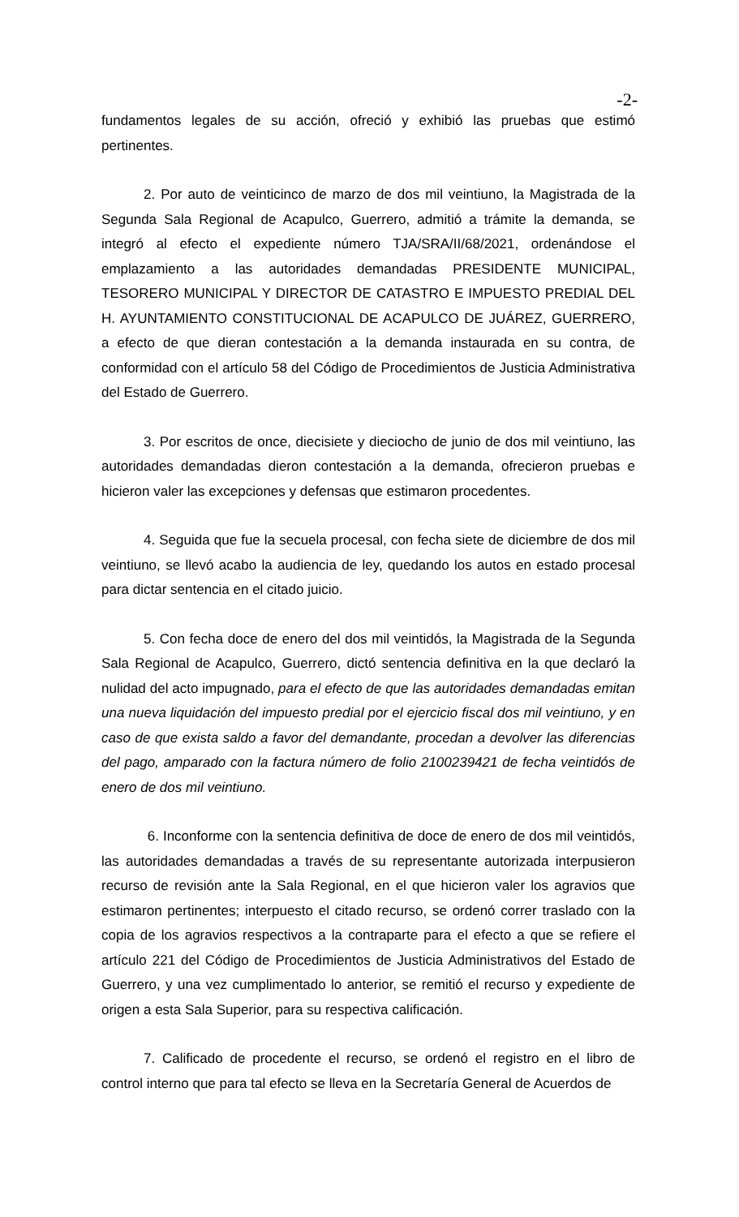-2-
fundamentos legales de su acción, ofreció y exhibió las pruebas que estimó pertinentes.
2. Por auto de veinticinco de marzo de dos mil veintiuno, la Magistrada de la Segunda Sala Regional de Acapulco, Guerrero, admitió a trámite la demanda, se integró al efecto el expediente número TJA/SRA/II/68/2021, ordenándose el emplazamiento a las autoridades demandadas PRESIDENTE MUNICIPAL, TESORERO MUNICIPAL Y DIRECTOR DE CATASTRO E IMPUESTO PREDIAL DEL H. AYUNTAMIENTO CONSTITUCIONAL DE ACAPULCO DE JUÁREZ, GUERRERO, a efecto de que dieran contestación a la demanda instaurada en su contra, de conformidad con el artículo 58 del Código de Procedimientos de Justicia Administrativa del Estado de Guerrero.
3. Por escritos de once, diecisiete y dieciocho de junio de dos mil veintiuno, las autoridades demandadas dieron contestación a la demanda, ofrecieron pruebas e hicieron valer las excepciones y defensas que estimaron procedentes.
4. Seguida que fue la secuela procesal, con fecha siete de diciembre de dos mil veintiuno, se llevó acabo la audiencia de ley, quedando los autos en estado procesal para dictar sentencia en el citado juicio.
5. Con fecha doce de enero del dos mil veintidós, la Magistrada de la Segunda Sala Regional de Acapulco, Guerrero, dictó sentencia definitiva en la que declaró la nulidad del acto impugnado, para el efecto de que las autoridades demandadas emitan una nueva liquidación del impuesto predial por el ejercicio fiscal dos mil veintiuno, y en caso de que exista saldo a favor del demandante, procedan a devolver las diferencias del pago, amparado con la factura número de folio 2100239421 de fecha veintidós de enero de dos mil veintiuno.
6. Inconforme con la sentencia definitiva de doce de enero de dos mil veintidós, las autoridades demandadas a través de su representante autorizada interpusieron recurso de revisión ante la Sala Regional, en el que hicieron valer los agravios que estimaron pertinentes; interpuesto el citado recurso, se ordenó correr traslado con la copia de los agravios respectivos a la contraparte para el efecto a que se refiere el artículo 221 del Código de Procedimientos de Justicia Administrativos del Estado de Guerrero, y una vez cumplimentado lo anterior, se remitió el recurso y expediente de origen a esta Sala Superior, para su respectiva calificación.
7. Calificado de procedente el recurso, se ordenó el registro en el libro de control interno que para tal efecto se lleva en la Secretaría General de Acuerdos de